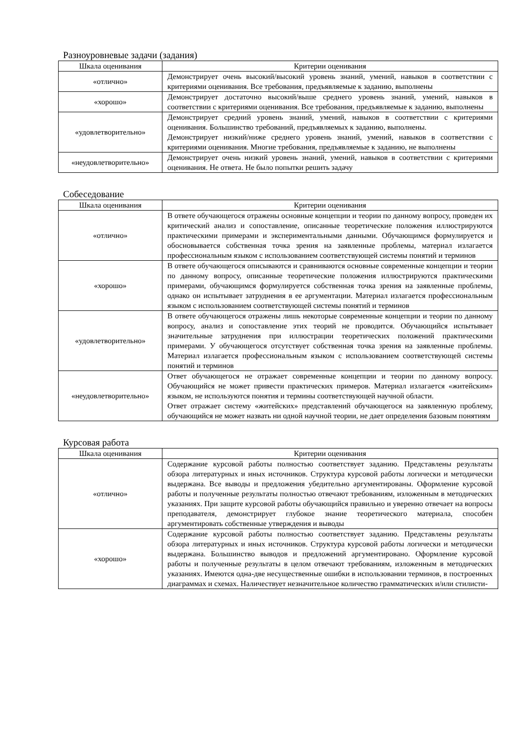Разноуровневые задачи (задания)
| Шкала оценивания | Критерии оценивания |
| --- | --- |
| «отлично» | Демонстрирует очень высокий/высокий уровень знаний, умений, навыков в соответствии с критериями оценивания. Все требования, предъявляемые к заданию, выполнены |
| «хорошо» | Демонстрирует достаточно высокий/выше среднего уровень знаний, умений, навыков в соответствии с критериями оценивания. Все требования, предъявляемые к заданию, выполнены |
| «удовлетворительно» | Демонстрирует средний уровень знаний, умений, навыков в соответствии с критериями оценивания. Большинство требований, предъявляемых к заданию, выполнены. Демонстрирует низкий/ниже среднего уровень знаний, умений, навыков в соответствии с критериями оценивания. Многие требования, предъявляемые к заданию, не выполнены |
| «неудовлетворительно» | Демонстрирует очень низкий уровень знаний, умений, навыков в соответствии с критериями оценивания. Не ответа. Не было попытки решить задачу |
Собеседование
| Шкала оценивания | Критерии оценивания |
| --- | --- |
| «отлично» | В ответе обучающегося отражены основные концепции и теории по данному вопросу, проведен их критический анализ и сопоставление, описанные теоретические положения иллюстрируются практическими примерами и экспериментальными данными. Обучающимся формулируется и обосновывается собственная точка зрения на заявленные проблемы, материал излагается профессиональным языком с использованием соответствующей системы понятий и терминов |
| «хорошо» | В ответе обучающегося описываются и сравниваются основные современные концепции и теории по данному вопросу, описанные теоретические положения иллюстрируются практическими примерами, обучающимся формулируется собственная точка зрения на заявленные проблемы, однако он испытывает затруднения в ее аргументации. Материал излагается профессиональным языком с использованием соответствующей системы понятий и терминов |
| «удовлетворительно» | В ответе обучающегося отражены лишь некоторые современные концепции и теории по данному вопросу, анализ и сопоставление этих теорий не проводится. Обучающийся испытывает значительные затруднения при иллюстрации теоретических положений практическими примерами. У обучающегося отсутствует собственная точка зрения на заявленные проблемы. Материал излагается профессиональным языком с использованием соответствующей системы понятий и терминов |
| «неудовлетворительно» | Ответ обучающегося не отражает современные концепции и теории по данному вопросу. Обучающийся не может привести практических примеров. Материал излагается «житейским» языком, не используются понятия и термины соответствующей научной области. Ответ отражает систему «житейских» представлений обучающегося на заявленную проблему, обучающийся не может назвать ни одной научной теории, не дает определения базовым понятиям |
Курсовая работа
| Шкала оценивания | Критерии оценивания |
| --- | --- |
| «отлично» | Содержание курсовой работы полностью соответствует заданию. Представлены результаты обзора литературных и иных источников. Структура курсовой работы логически и методически выдержана. Все выводы и предложения убедительно аргументированы. Оформление курсовой работы и полученные результаты полностью отвечают требованиям, изложенным в методических указаниях. При защите курсовой работы обучающийся правильно и уверенно отвечает на вопросы преподавателя, демонстрирует глубокое знание теоретического материала, способен аргументировать собственные утверждения и выводы |
| «хорошо» | Содержание курсовой работы полностью соответствует заданию. Представлены результаты обзора литературных и иных источников. Структура курсовой работы логически и методически выдержана. Большинство выводов и предложений аргументировано. Оформление курсовой работы и полученные результаты в целом отвечают требованиям, изложенным в методических указаниях. Имеются одна-две несущественные ошибки в использовании терминов, в построенных диаграммах и схемах. Наличествует незначительное количество грамматических и/или стилисти- |